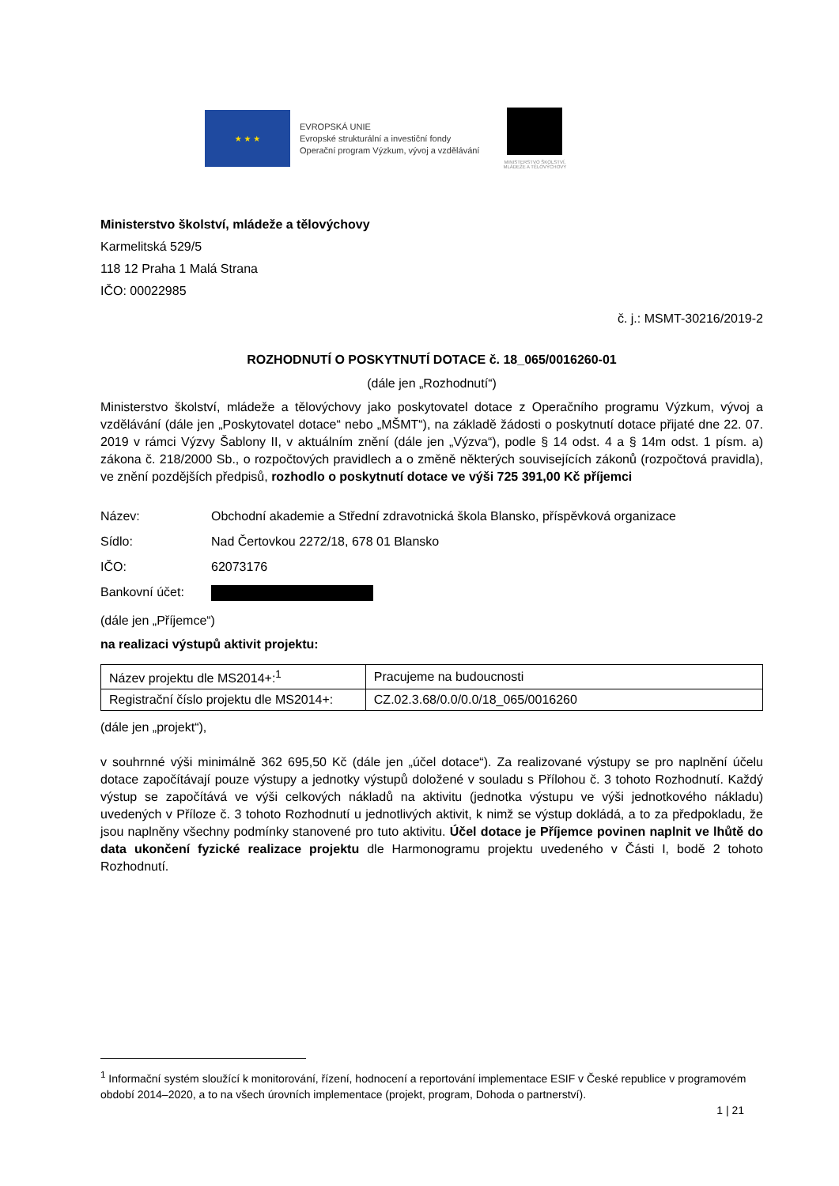★ ★ ★
EVROPSKÁ UNIE
Evropské strukturální a investiční fondy
Operační program Výzkum, vývoj a vzdělávání
MINISTERSTVO ŠKOLSTVÍ,
MLÁDEŽE A TĚLOVÝCHOVY
Ministerstvo školství, mládeže a tělovýchovy
Karmelitská 529/5
118 12 Praha 1 Malá Strana
IČO: 00022985
č. j.: MSMT-30216/2019-2
ROZHODNUTÍ O POSKYTNUTÍ DOTACE č. 18_065/0016260-01
(dále jen „Rozhodnutí“)
Ministerstvo školství, mládeže a tělovýchovy jako poskytovatel dotace z Operačního programu Výzkum, vývoj a vzdělávání (dále jen „Poskytovatel dotace“ nebo „MŠMT“), na základě žádosti o poskytnutí dotace přijaté dne 22. 07. 2019 v rámci Výzvy Šablony II, v aktuálním znění (dále jen „Výzva“), podle § 14 odst. 4 a § 14m odst. 1 písm. a) zákona č. 218/2000 Sb., o rozpočtových pravidlech a o změně některých souvisejících zákonů (rozpočtová pravidla), ve znění pozdějších předpisů, rozhodlo o poskytnutí dotace ve výši 725 391,00 Kč příjemci
Název: Obchodní akademie a Střední zdravotnická škola Blansko, příspěvková organizace
Sídlo: Nad Čertovkou 2272/18, 678 01 Blansko
IČO: 62073176
Bankovní účet:
(dále jen „Příjemce“)
na realizaci výstupů aktivit projektu:
| Název projektu dle MS2014+:<sup>1</sup> | Pracujeme na budoucnosti |
| Registrační číslo projektu dle MS2014+: | CZ.02.3.68/0.0/0.0/18_065/0016260 |
(dále jen „projekt“),
v souhrnné výši minimálně 362 695,50 Kč (dále jen „účel dotace“). Za realizované výstupy se pro naplnění účelu dotace započítávají pouze výstupy a jednotky výstupů doložené v souladu s Přílohou č. 3 tohoto Rozhodnutí. Každý výstup se započítává ve výši celkových nákladů na aktivitu (jednotka výstupu ve výši jednotkového nákladu) uvedených v Příloze č. 3 tohoto Rozhodnutí u jednotlivých aktivit, k nimž se výstup dokládá, a to za předpokladu, že jsou naplněny všechny podmínky stanovené pro tuto aktivitu. Účel dotace je Příjemce povinen naplnit ve lhůtě do data ukončení fyzické realizace projektu dle Harmonogramu projektu uvedeného v Části I, bodě 2 tohoto Rozhodnutí.
<sup>1</sup> Informační systém sloužící k monitorování, řízení, hodnocení a reportování implementace ESIF v České republice v programovém období 2014–2020, a to na všech úrovních implementace (projekt, program, Dohoda o partnerství).
1 | 21